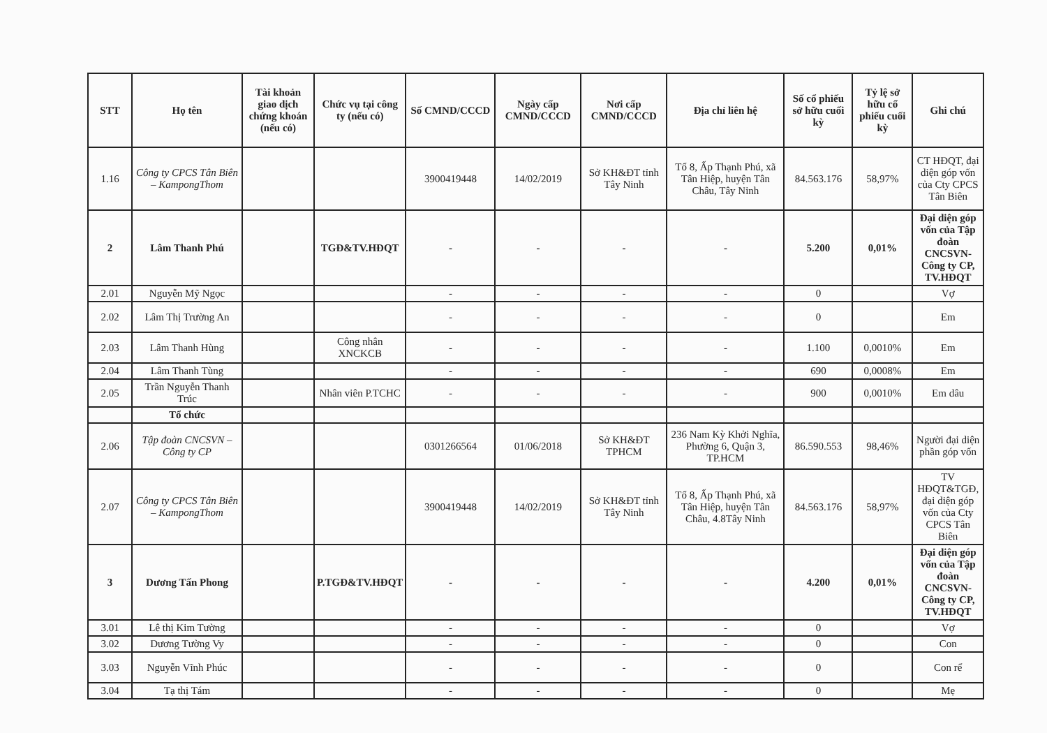| STT | Họ tên | Tài khoản giao dịch chứng khoán (nếu có) | Chức vụ tại công ty (nếu có) | Số CMND/CCCD | Ngày cấp CMND/CCCD | Nơi cấp CMND/CCCD | Địa chỉ liên hệ | Số cổ phiếu sở hữu cuối kỳ | Tỷ lệ sở hữu cổ phiếu cuối kỳ | Ghi chú |
| --- | --- | --- | --- | --- | --- | --- | --- | --- | --- | --- |
| 1.16 | Công ty CPCS Tân Biên – KampongThom | | | 3900419448 | 14/02/2019 | Sở KH&ĐT tỉnh Tây Ninh | Tổ 8, Ấp Thạnh Phú, xã Tân Hiệp, huyện Tân Châu, Tây Ninh | 84.563.176 | 58,97% | CT HĐQT, đại diện góp vốn của Cty CPCS Tân Biên |
| 2 | Lâm Thanh Phú | | TGĐ&TV.HĐQT | - | - | - | - | 5.200 | 0,01% | Đại diện góp vốn của Tập đoàn CNCSVN-Công ty CP, TV.HĐQT |
| 2.01 | Nguyễn Mỹ Ngọc | | | - | - | - | - | 0 | | Vợ |
| 2.02 | Lâm Thị Trường An | | | - | - | - | - | 0 | | Em |
| 2.03 | Lâm Thanh Hùng | | Công nhân XNCKCB | - | - | - | - | 1.100 | 0,0010% | Em |
| 2.04 | Lâm Thanh Tùng | | | - | - | - | - | 690 | 0,0008% | Em |
| 2.05 | Trần Nguyễn Thanh Trúc | | Nhân viên P.TCHC | - | - | - | - | 900 | 0,0010% | Em dâu |
| | Tổ chức | | | | | | | | | |
| 2.06 | Tập đoàn CNCSVN – Công ty CP | | | 0301266564 | 01/06/2018 | Sở KH&ĐT TPHCM | 236 Nam Kỳ Khởi Nghĩa, Phường 6, Quận 3, TP.HCM | 86.590.553 | 98,46% | Người đại diện phần góp vốn |
| 2.07 | Công ty CPCS Tân Biên – KampongThom | | | 3900419448 | 14/02/2019 | Sở KH&ĐT tỉnh Tây Ninh | Tổ 8, Ấp Thạnh Phú, xã Tân Hiệp, huyện Tân Châu, 4.8Tây Ninh | 84.563.176 | 58,97% | TV HĐQT&TGĐ, đại diện góp vốn của Cty CPCS Tân Biên |
| 3 | Dương Tấn Phong | | P.TGĐ&TV.HĐQT | - | - | - | - | 4.200 | 0,01% | Đại diện góp vốn của Tập đoàn CNCSVN-Công ty CP, TV.HĐQT |
| 3.01 | Lê thị Kim Tường | | | - | - | - | - | 0 | | Vợ |
| 3.02 | Dương Tường Vy | | | - | - | - | - | 0 | | Con |
| 3.03 | Nguyễn Vĩnh Phúc | | | - | - | - | - | 0 | | Con rể |
| 3.04 | Tạ thị Tám | | | - | - | - | - | 0 | | Mẹ |